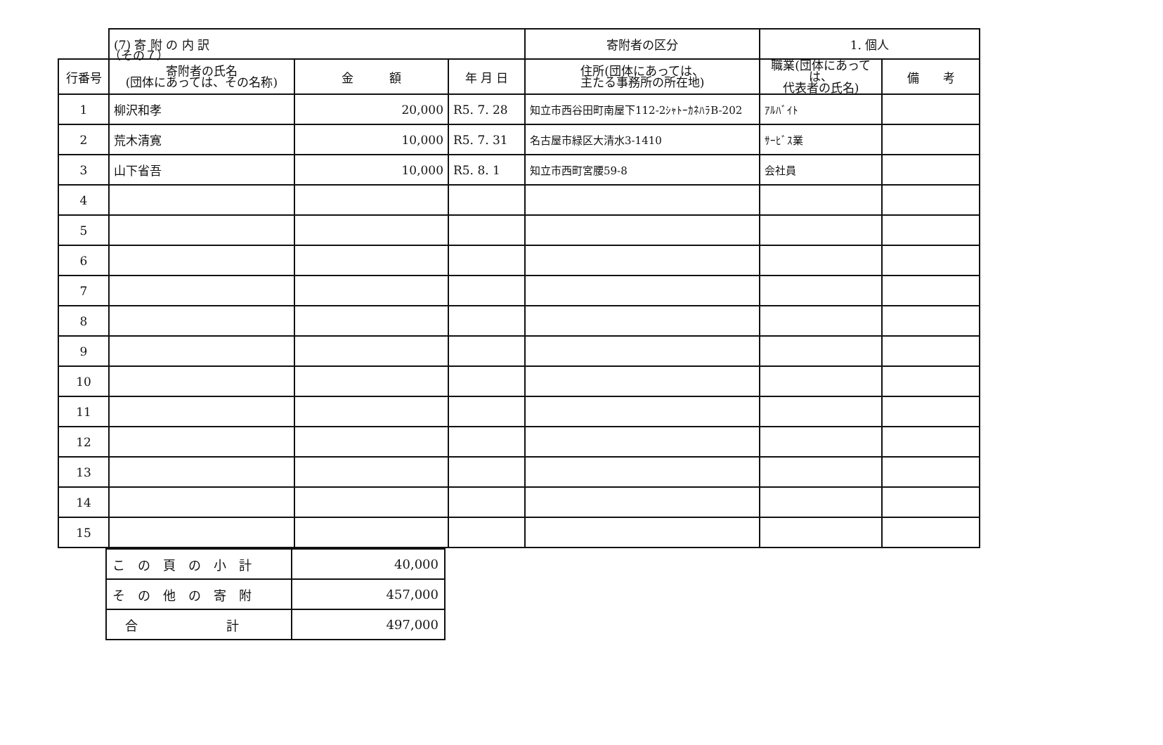（その７）
| | (7) 寄 附 の 内 訳 | | | 寄附者の区分 | 1. 個人 | |
| --- | --- | --- | --- | --- | --- | --- |
| 行番号 | 寄附者の氏名 (団体にあっては、その名称) | 金 額 | 年 月 日 | 住所(団体にあっては、 主たる事務所の所在地) | 職業(団体にあっては、 代表者の氏名) | 備 考 |
| 1 | 柳沢和孝 | 20,000 | R5. 7. 28 | 知立市西谷田町南屋下112-2ｼｬﾄｰｶﾈﾊﾗB-202 | ｱﾙﾊﾞｲﾄ | |
| 2 | 荒木清寛 | 10,000 | R5. 7. 31 | 名古屋市緑区大清水3-1410 | ｻｰﾋﾞｽ業 | |
| 3 | 山下省吾 | 10,000 | R5. 8. 1 | 知立市西町宮腰59-8 | 会社員 | |
| 4 | | | | | | |
| 5 | | | | | | |
| 6 | | | | | | |
| 7 | | | | | | |
| 8 | | | | | | |
| 9 | | | | | | |
| 10 | | | | | | |
| 11 | | | | | | |
| 12 | | | | | | |
| 13 | | | | | | |
| 14 | | | | | | |
| 15 | | | | | | |
| こ の 頁 の 小 計 | 40,000 |
| そ の 他 の 寄 附 | 457,000 |
| 合 計 | 497,000 |